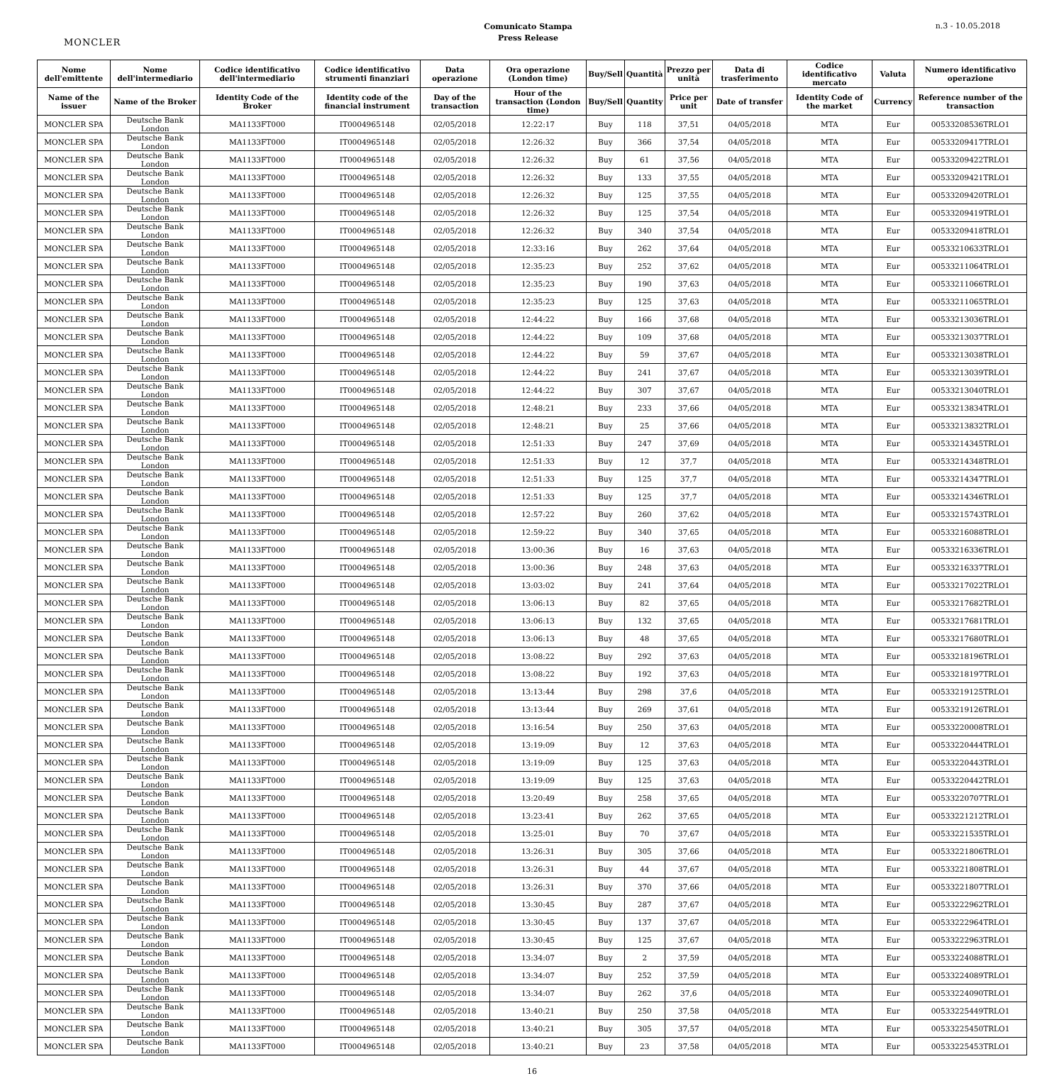MONCLER
Comunicato Stampa
Press Release
n.3 - 10.05.2018
| Nome dell'emittente | Nome dell'intermediario | Codice identificativo dell'intermediario | Codice identificativo strumenti finanziari | Data operazione | Ora operazione (London time) | Buy/Sell | Quantità | Prezzo per unità | Data di trasferimento | Codice identificativo mercato | Valuta | Numero identificativo operazione |
| --- | --- | --- | --- | --- | --- | --- | --- | --- | --- | --- | --- | --- |
| Name of the issuer | Name of the Broker | Identity Code of the Broker | Identity code of the financial instrument | Day of the transaction | Hour of the transaction (London time) | Buy/Sell | Quantity | Price per unit | Date of transfer | Identity Code of the market | Currency | Reference number of the transaction |
| MONCLER SPA | Deutsche Bank London | MA1133FT000 | IT0004965148 | 02/05/2018 | 12:22:17 | Buy | 118 | 37,51 | 04/05/2018 | MTA | Eur | 00533208536TRLO1 |
| MONCLER SPA | Deutsche Bank London | MA1133FT000 | IT0004965148 | 02/05/2018 | 12:26:32 | Buy | 366 | 37,54 | 04/05/2018 | MTA | Eur | 00533209417TRLO1 |
| MONCLER SPA | Deutsche Bank London | MA1133FT000 | IT0004965148 | 02/05/2018 | 12:26:32 | Buy | 61 | 37,56 | 04/05/2018 | MTA | Eur | 00533209422TRLO1 |
| MONCLER SPA | Deutsche Bank London | MA1133FT000 | IT0004965148 | 02/05/2018 | 12:26:32 | Buy | 133 | 37,55 | 04/05/2018 | MTA | Eur | 00533209421TRLO1 |
| MONCLER SPA | Deutsche Bank London | MA1133FT000 | IT0004965148 | 02/05/2018 | 12:26:32 | Buy | 125 | 37,55 | 04/05/2018 | MTA | Eur | 00533209420TRLO1 |
| MONCLER SPA | Deutsche Bank London | MA1133FT000 | IT0004965148 | 02/05/2018 | 12:26:32 | Buy | 125 | 37,54 | 04/05/2018 | MTA | Eur | 00533209419TRLO1 |
| MONCLER SPA | Deutsche Bank London | MA1133FT000 | IT0004965148 | 02/05/2018 | 12:26:32 | Buy | 340 | 37,54 | 04/05/2018 | MTA | Eur | 00533209418TRLO1 |
| MONCLER SPA | Deutsche Bank London | MA1133FT000 | IT0004965148 | 02/05/2018 | 12:33:16 | Buy | 262 | 37,64 | 04/05/2018 | MTA | Eur | 00533210633TRLO1 |
| MONCLER SPA | Deutsche Bank London | MA1133FT000 | IT0004965148 | 02/05/2018 | 12:35:23 | Buy | 252 | 37,62 | 04/05/2018 | MTA | Eur | 00533211064TRLO1 |
| MONCLER SPA | Deutsche Bank London | MA1133FT000 | IT0004965148 | 02/05/2018 | 12:35:23 | Buy | 190 | 37,63 | 04/05/2018 | MTA | Eur | 00533211066TRLO1 |
| MONCLER SPA | Deutsche Bank London | MA1133FT000 | IT0004965148 | 02/05/2018 | 12:35:23 | Buy | 125 | 37,63 | 04/05/2018 | MTA | Eur | 00533211065TRLO1 |
| MONCLER SPA | Deutsche Bank London | MA1133FT000 | IT0004965148 | 02/05/2018 | 12:44:22 | Buy | 166 | 37,68 | 04/05/2018 | MTA | Eur | 00533213036TRLO1 |
| MONCLER SPA | Deutsche Bank London | MA1133FT000 | IT0004965148 | 02/05/2018 | 12:44:22 | Buy | 109 | 37,68 | 04/05/2018 | MTA | Eur | 00533213037TRLO1 |
| MONCLER SPA | Deutsche Bank London | MA1133FT000 | IT0004965148 | 02/05/2018 | 12:44:22 | Buy | 59 | 37,67 | 04/05/2018 | MTA | Eur | 00533213038TRLO1 |
| MONCLER SPA | Deutsche Bank London | MA1133FT000 | IT0004965148 | 02/05/2018 | 12:44:22 | Buy | 241 | 37,67 | 04/05/2018 | MTA | Eur | 00533213039TRLO1 |
| MONCLER SPA | Deutsche Bank London | MA1133FT000 | IT0004965148 | 02/05/2018 | 12:44:22 | Buy | 307 | 37,67 | 04/05/2018 | MTA | Eur | 00533213040TRLO1 |
| MONCLER SPA | Deutsche Bank London | MA1133FT000 | IT0004965148 | 02/05/2018 | 12:48:21 | Buy | 233 | 37,66 | 04/05/2018 | MTA | Eur | 00533213834TRLO1 |
| MONCLER SPA | Deutsche Bank London | MA1133FT000 | IT0004965148 | 02/05/2018 | 12:48:21 | Buy | 25 | 37,66 | 04/05/2018 | MTA | Eur | 00533213832TRLO1 |
| MONCLER SPA | Deutsche Bank London | MA1133FT000 | IT0004965148 | 02/05/2018 | 12:51:33 | Buy | 247 | 37,69 | 04/05/2018 | MTA | Eur | 00533214345TRLO1 |
| MONCLER SPA | Deutsche Bank London | MA1133FT000 | IT0004965148 | 02/05/2018 | 12:51:33 | Buy | 12 | 37,7 | 04/05/2018 | MTA | Eur | 00533214348TRLO1 |
| MONCLER SPA | Deutsche Bank London | MA1133FT000 | IT0004965148 | 02/05/2018 | 12:51:33 | Buy | 125 | 37,7 | 04/05/2018 | MTA | Eur | 00533214347TRLO1 |
| MONCLER SPA | Deutsche Bank London | MA1133FT000 | IT0004965148 | 02/05/2018 | 12:51:33 | Buy | 125 | 37,7 | 04/05/2018 | MTA | Eur | 00533214346TRLO1 |
| MONCLER SPA | Deutsche Bank London | MA1133FT000 | IT0004965148 | 02/05/2018 | 12:57:22 | Buy | 260 | 37,62 | 04/05/2018 | MTA | Eur | 00533215743TRLO1 |
| MONCLER SPA | Deutsche Bank London | MA1133FT000 | IT0004965148 | 02/05/2018 | 12:59:22 | Buy | 340 | 37,65 | 04/05/2018 | MTA | Eur | 00533216088TRLO1 |
| MONCLER SPA | Deutsche Bank London | MA1133FT000 | IT0004965148 | 02/05/2018 | 13:00:36 | Buy | 16 | 37,63 | 04/05/2018 | MTA | Eur | 00533216336TRLO1 |
| MONCLER SPA | Deutsche Bank London | MA1133FT000 | IT0004965148 | 02/05/2018 | 13:00:36 | Buy | 248 | 37,63 | 04/05/2018 | MTA | Eur | 00533216337TRLO1 |
| MONCLER SPA | Deutsche Bank London | MA1133FT000 | IT0004965148 | 02/05/2018 | 13:03:02 | Buy | 241 | 37,64 | 04/05/2018 | MTA | Eur | 00533217022TRLO1 |
| MONCLER SPA | Deutsche Bank London | MA1133FT000 | IT0004965148 | 02/05/2018 | 13:06:13 | Buy | 82 | 37,65 | 04/05/2018 | MTA | Eur | 00533217682TRLO1 |
| MONCLER SPA | Deutsche Bank London | MA1133FT000 | IT0004965148 | 02/05/2018 | 13:06:13 | Buy | 132 | 37,65 | 04/05/2018 | MTA | Eur | 00533217681TRLO1 |
| MONCLER SPA | Deutsche Bank London | MA1133FT000 | IT0004965148 | 02/05/2018 | 13:06:13 | Buy | 48 | 37,65 | 04/05/2018 | MTA | Eur | 00533217680TRLO1 |
| MONCLER SPA | Deutsche Bank London | MA1133FT000 | IT0004965148 | 02/05/2018 | 13:08:22 | Buy | 292 | 37,63 | 04/05/2018 | MTA | Eur | 00533218196TRLO1 |
| MONCLER SPA | Deutsche Bank London | MA1133FT000 | IT0004965148 | 02/05/2018 | 13:08:22 | Buy | 192 | 37,63 | 04/05/2018 | MTA | Eur | 00533218197TRLO1 |
| MONCLER SPA | Deutsche Bank London | MA1133FT000 | IT0004965148 | 02/05/2018 | 13:13:44 | Buy | 298 | 37,6 | 04/05/2018 | MTA | Eur | 00533219125TRLO1 |
| MONCLER SPA | Deutsche Bank London | MA1133FT000 | IT0004965148 | 02/05/2018 | 13:13:44 | Buy | 269 | 37,61 | 04/05/2018 | MTA | Eur | 00533219126TRLO1 |
| MONCLER SPA | Deutsche Bank London | MA1133FT000 | IT0004965148 | 02/05/2018 | 13:16:54 | Buy | 250 | 37,63 | 04/05/2018 | MTA | Eur | 00533220008TRLO1 |
| MONCLER SPA | Deutsche Bank London | MA1133FT000 | IT0004965148 | 02/05/2018 | 13:19:09 | Buy | 12 | 37,63 | 04/05/2018 | MTA | Eur | 00533220444TRLO1 |
| MONCLER SPA | Deutsche Bank London | MA1133FT000 | IT0004965148 | 02/05/2018 | 13:19:09 | Buy | 125 | 37,63 | 04/05/2018 | MTA | Eur | 00533220443TRLO1 |
| MONCLER SPA | Deutsche Bank London | MA1133FT000 | IT0004965148 | 02/05/2018 | 13:19:09 | Buy | 125 | 37,63 | 04/05/2018 | MTA | Eur | 00533220442TRLO1 |
| MONCLER SPA | Deutsche Bank London | MA1133FT000 | IT0004965148 | 02/05/2018 | 13:20:49 | Buy | 258 | 37,65 | 04/05/2018 | MTA | Eur | 00533220707TRLO1 |
| MONCLER SPA | Deutsche Bank London | MA1133FT000 | IT0004965148 | 02/05/2018 | 13:23:41 | Buy | 262 | 37,65 | 04/05/2018 | MTA | Eur | 00533221212TRLO1 |
| MONCLER SPA | Deutsche Bank London | MA1133FT000 | IT0004965148 | 02/05/2018 | 13:25:01 | Buy | 70 | 37,67 | 04/05/2018 | MTA | Eur | 00533221535TRLO1 |
| MONCLER SPA | Deutsche Bank London | MA1133FT000 | IT0004965148 | 02/05/2018 | 13:26:31 | Buy | 305 | 37,66 | 04/05/2018 | MTA | Eur | 00533221806TRLO1 |
| MONCLER SPA | Deutsche Bank London | MA1133FT000 | IT0004965148 | 02/05/2018 | 13:26:31 | Buy | 44 | 37,67 | 04/05/2018 | MTA | Eur | 00533221808TRLO1 |
| MONCLER SPA | Deutsche Bank London | MA1133FT000 | IT0004965148 | 02/05/2018 | 13:26:31 | Buy | 370 | 37,66 | 04/05/2018 | MTA | Eur | 00533221807TRLO1 |
| MONCLER SPA | Deutsche Bank London | MA1133FT000 | IT0004965148 | 02/05/2018 | 13:30:45 | Buy | 287 | 37,67 | 04/05/2018 | MTA | Eur | 00533222962TRLO1 |
| MONCLER SPA | Deutsche Bank London | MA1133FT000 | IT0004965148 | 02/05/2018 | 13:30:45 | Buy | 137 | 37,67 | 04/05/2018 | MTA | Eur | 00533222964TRLO1 |
| MONCLER SPA | Deutsche Bank London | MA1133FT000 | IT0004965148 | 02/05/2018 | 13:30:45 | Buy | 125 | 37,67 | 04/05/2018 | MTA | Eur | 00533222963TRLO1 |
| MONCLER SPA | Deutsche Bank London | MA1133FT000 | IT0004965148 | 02/05/2018 | 13:34:07 | Buy | 2 | 37,59 | 04/05/2018 | MTA | Eur | 00533224088TRLO1 |
| MONCLER SPA | Deutsche Bank London | MA1133FT000 | IT0004965148 | 02/05/2018 | 13:34:07 | Buy | 252 | 37,59 | 04/05/2018 | MTA | Eur | 00533224089TRLO1 |
| MONCLER SPA | Deutsche Bank London | MA1133FT000 | IT0004965148 | 02/05/2018 | 13:34:07 | Buy | 262 | 37,6 | 04/05/2018 | MTA | Eur | 00533224090TRLO1 |
| MONCLER SPA | Deutsche Bank London | MA1133FT000 | IT0004965148 | 02/05/2018 | 13:40:21 | Buy | 250 | 37,58 | 04/05/2018 | MTA | Eur | 00533225449TRLO1 |
| MONCLER SPA | Deutsche Bank London | MA1133FT000 | IT0004965148 | 02/05/2018 | 13:40:21 | Buy | 305 | 37,57 | 04/05/2018 | MTA | Eur | 00533225450TRLO1 |
| MONCLER SPA | Deutsche Bank London | MA1133FT000 | IT0004965148 | 02/05/2018 | 13:40:21 | Buy | 23 | 37,58 | 04/05/2018 | MTA | Eur | 00533225453TRLO1 |
16